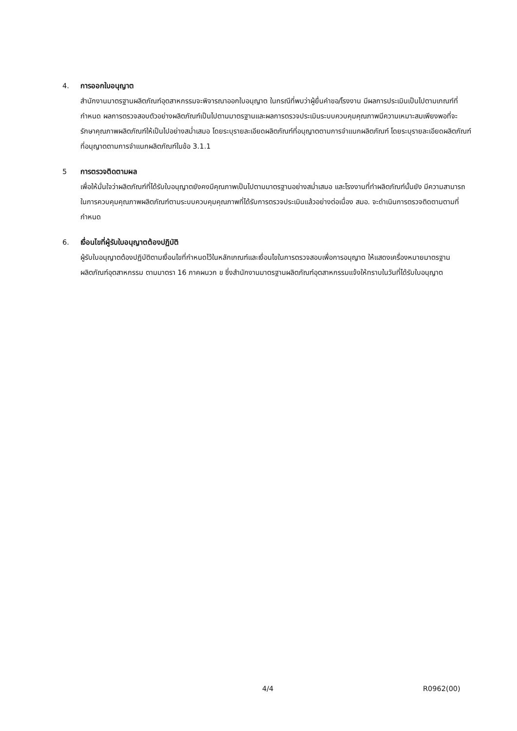4. การออกใบอนุญาต
สำนักงานมาตรฐานผลิตภัณฑ์อุตสาหกรรมจะพิจารณาออกใบอนุญาต ในกรณีที่พบว่าผู้ยื่นคำขอ/โรงงาน มีผลการประเมินเป็นไปตามเกณฑ์ที่กำหนด ผลการตรวจสอบตัวอย่างผลิตภัณฑ์เป็นไปตามมาตรฐานและผลการตรวจประเมินระบบควบคุมคุณภาพมีความเหมาะสมเพียงพอที่จะรักษาคุณภาพผลิตภัณฑ์ให้เป็นไปอย่างสม่ำเสมอ โดยระบุรายละเอียดผลิตภัณฑ์ที่อนุญาตตามการจำแนกผลิตภัณฑ์ โดยระบุรายละเอียดผลิตภัณฑ์ที่อนุญาตตามการจำแนกผลิตภัณฑ์ในข้อ 3.1.1
5 การตรวจติดตามผล
เพื่อให้มั่นใจว่าผลิตภัณฑ์ที่ได้รับใบอนุญาตยังคงมีคุณภาพเป็นไปตามมาตรฐานอย่างสม่ำเสมอ และโรงงานที่ทำผลิตภัณฑ์นั้นยัง มีความสามารถในการควบคุมคุณภาพผลิตภัณฑ์ตามระบบควบคุมคุณภาพที่ได้รับการตรวจประเมินแล้วอย่างต่อเนื่อง สมอ. จะดำเนินการตรวจติดตามตามที่กำหนด
6. เงื่อนไขที่ผู้รับใบอนุญาตต้องปฏิบัติ
ผู้รับใบอนุญาตต้องปฏิบัติตามเงื่อนไขที่กำหนดไว้ในหลักเกณฑ์และเงื่อนไขในการตรวจสอบเพื่อการอนุญาต ให้แสดงเครื่องหมายมาตรฐานผลิตภัณฑ์อุตสาหกรรม ตามมาตรา 16 ภาคผนวก ข ซึ่งสำนักงานมาตรฐานผลิตภัณฑ์อุตสาหกรรมแจ้งให้ทราบในวันที่ได้รับใบอนุญาต
4/4 R0962(00)